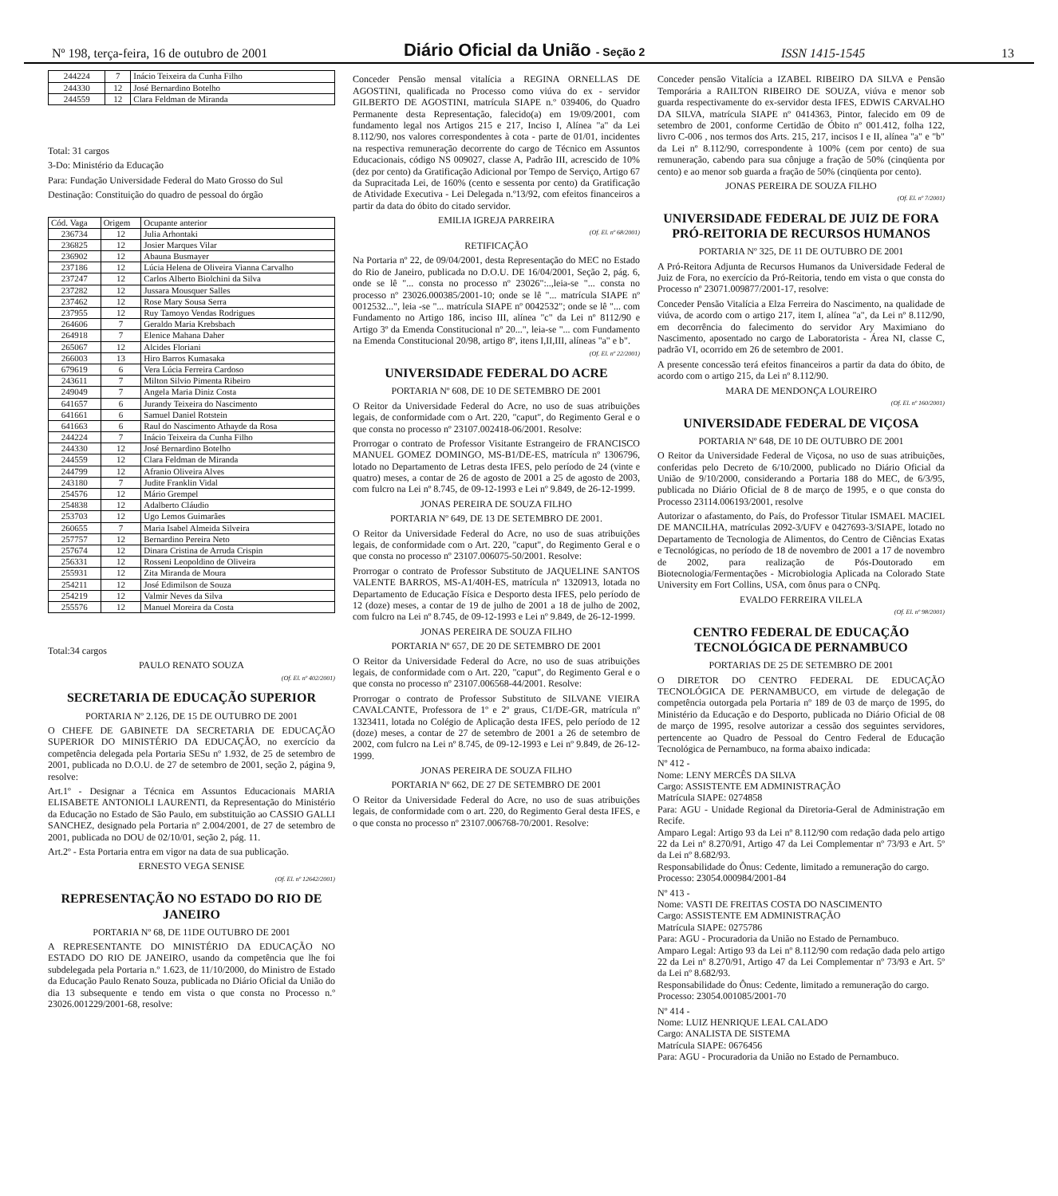Nº 198, terça-feira, 16 de outubro de 2001 Diário Oficial da União - Seção 2 ISSN 1415-1545 13
| 244224 | 7 | Inácio Teixeira da Cunha Filho |
| 244330 | 12 | José Bernardino Botelho |
| 244559 | 12 | Clara Feldman de Miranda |
Total: 31 cargos
3-Do: Ministério da Educação
Para: Fundação Universidade Federal do Mato Grosso do Sul
Destinação: Constituição do quadro de pessoal do órgão
| Cód. Vaga | Origem | Ocupante anterior |
| --- | --- | --- |
| 236734 | 12 | Julia Arhontaki |
| 236825 | 12 | Josier Marques Vilar |
| 236902 | 12 | Abauna Busmayer |
| 237186 | 12 | Lúcia Helena de Oliveira Vianna Carvalho |
| 237247 | 12 | Carlos Alberto Biolchini da Silva |
| 237282 | 12 | Jussara Mousquer Salles |
| 237462 | 12 | Rose Mary Sousa Serra |
| 237955 | 12 | Ruy Tamoyo Vendas Rodrigues |
| 264606 | 7 | Geraldo Maria Krebsbach |
| 264918 | 7 | Elenice Mahana Daher |
| 265067 | 12 | Alcides Floriani |
| 266003 | 13 | Hiro Barros Kumasaka |
| 679619 | 6 | Vera Lúcia Ferreira Cardoso |
| 243611 | 7 | Milton Silvio Pimenta Ribeiro |
| 249049 | 7 | Angela Maria Diniz Costa |
| 641657 | 6 | Jurandy Teixeira do Nascimento |
| 641661 | 6 | Samuel Daniel Rotstein |
| 641663 | 6 | Raul do Nascimento Athayde da Rosa |
| 244224 | 7 | Inácio Teixeira da Cunha Filho |
| 244330 | 12 | José Bernardino Botelho |
| 244559 | 12 | Clara Feldman de Miranda |
| 244799 | 12 | Afranio Oliveira Alves |
| 243180 | 7 | Judite Franklin Vidal |
| 254576 | 12 | Mário Grempel |
| 254838 | 12 | Adalberto Cláudio |
| 253703 | 12 | Ugo Lemos Guimarães |
| 260655 | 7 | Maria Isabel Almeida Silveira |
| 257757 | 12 | Bernardino Pereira Neto |
| 257674 | 12 | Dinara Cristina de Arruda Crispin |
| 256331 | 12 | Rosseni Leopoldino de Oliveira |
| 255931 | 12 | Zita Miranda de Moura |
| 254211 | 12 | José Edimilson de Souza |
| 254219 | 12 | Valmir Neves da Silva |
| 255576 | 12 | Manuel Moreira da Costa |
Total:34 cargos
PAULO RENATO SOUZA
(Of. El. nº 402/2001)
SECRETARIA DE EDUCAÇÃO SUPERIOR
PORTARIA Nº 2.126, DE 15 DE OUTUBRO DE 2001
O CHEFE DE GABINETE DA SECRETARIA DE EDUCAÇÃO SUPERIOR DO MINISTÉRIO DA EDUCAÇÃO, no exercício da competência delegada pela Portaria SESu nº 1.932, de 25 de setembro de 2001, publicada no D.O.U. de 27 de setembro de 2001, seção 2, página 9, resolve:
Art.1º - Designar a Técnica em Assuntos Educacionais MARIA ELISABETE ANTONIOLI LAURENTI, da Representação do Ministério da Educação no Estado de São Paulo, em substituição ao CASSIO GALLI SANCHEZ, designado pela Portaria nº 2.004/2001, de 27 de setembro de 2001, publicada no DOU de 02/10/01, seção 2, pág. 11.
Art.2º - Esta Portaria entra em vigor na data de sua publicação.
ERNESTO VEGA SENISE
(Of. El. nº 12642/2001)
REPRESENTAÇÃO NO ESTADO DO RIO DE JANEIRO
PORTARIA Nº 68, DE 11DE OUTUBRO DE 2001
A REPRESENTANTE DO MINISTÉRIO DA EDUCAÇÃO NO ESTADO DO RIO DE JANEIRO, usando da competência que lhe foi subdelegada pela Portaria n.º 1.623, de 11/10/2000, do Ministro de Estado da Educação Paulo Renato Souza, publicada no Diário Oficial da União do dia 13 subsequente e tendo em vista o que consta no Processo n.º 23026.001229/2001-68, resolve:
Conceder Pensão mensal vitalícia a REGINA ORNELLAS DE AGOSTINI, qualificada no Processo como viúva do ex - servidor GILBERTO DE AGOSTINI, matrícula SIAPE n.º 039406, do Quadro Permanente desta Representação, falecido(a) em 19/09/2001, com fundamento legal nos Artigos 215 e 217, Inciso I, Alínea "a" da Lei 8.112/90, nos valores correspondentes à cota - parte de 01/01, incidentes na respectiva remuneração decorrente do cargo de Técnico em Assuntos Educacionais, código NS 009027, classe A, Padrão III, acrescido de 10% (dez por cento) da Gratificação Adicional por Tempo de Serviço, Artigo 67 da Supracitada Lei, de 160% (cento e sessenta por cento) da Gratificação de Atividade Executiva - Lei Delegada n.º13/92, com efeitos financeiros a partir da data do óbito do citado servidor.
EMILIA IGREJA PARREIRA
(Of. El. nº 68/2001)
RETIFICAÇÃO
Na Portaria nº 22, de 09/04/2001, desta Representação do MEC no Estado do Rio de Janeiro, publicada no D.O.U. DE 16/04/2001, Seção 2, pág. 6, onde se lê "... consta no processo nº 23026":..,leia-se "... consta no processo nº 23026.000385/2001-10; onde se lê "... matrícula SIAPE nº 0012532...", leia -se "... matrícula SIAPE nº 0042532"; onde se lê "... com Fundamento no Artigo 186, inciso III, alínea "c" da Lei nº 8112/90 e Artigo 3º da Emenda Constitucional nº 20...", leia-se "... com Fundamento na Emenda Constitucional 20/98, artigo 8º, itens I,II,III, alíneas "a" e b".
(Of. El. nº 22/2001)
UNIVERSIDADE FEDERAL DO ACRE
PORTARIA Nº 608, DE 10 DE SETEMBRO DE 2001
O Reitor da Universidade Federal do Acre, no uso de suas atribuições legais, de conformidade com o Art. 220, "caput", do Regimento Geral e o que consta no processo nº 23107.002418-06/2001. Resolve:
Prorrogar o contrato de Professor Visitante Estrangeiro de FRANCISCO MANUEL GOMEZ DOMINGO, MS-B1/DE-ES, matrícula nº 1306796, lotado no Departamento de Letras desta IFES, pelo período de 24 (vinte e quatro) meses, a contar de 26 de agosto de 2001 a 25 de agosto de 2003, com fulcro na Lei nº 8.745, de 09-12-1993 e Lei nº 9.849, de 26-12-1999.
JONAS PEREIRA DE SOUZA FILHO
PORTARIA Nº 649, DE 13 DE SETEMBRO DE 2001.
O Reitor da Universidade Federal do Acre, no uso de suas atribuições legais, de conformidade com o Art. 220, "caput", do Regimento Geral e o que consta no processo nº 23107.006075-50/2001. Resolve:
Prorrogar o contrato de Professor Substituto de JAQUELINE SANTOS VALENTE BARROS, MS-A1/40H-ES, matrícula nº 1320913, lotada no Departamento de Educação Física e Desporto desta IFES, pelo período de 12 (doze) meses, a contar de 19 de julho de 2001 a 18 de julho de 2002, com fulcro na Lei nº 8.745, de 09-12-1993 e Lei nº 9.849, de 26-12-1999.
JONAS PEREIRA DE SOUZA FILHO
PORTARIA Nº 657, DE 20 DE SETEMBRO DE 2001
O Reitor da Universidade Federal do Acre, no uso de suas atribuições legais, de conformidade com o Art. 220, "caput", do Regimento Geral e o que consta no processo nº 23107.006568-44/2001. Resolve:
Prorrogar o contrato de Professor Substituto de SILVANE VIEIRA CAVALCANTE, Professora de 1º e 2º graus, C1/DE-GR, matrícula nº 1323411, lotada no Colégio de Aplicação desta IFES, pelo período de 12 (doze) meses, a contar de 27 de setembro de 2001 a 26 de setembro de 2002, com fulcro na Lei nº 8.745, de 09-12-1993 e Lei nº 9.849, de 26-12-1999.
JONAS PEREIRA DE SOUZA FILHO
PORTARIA Nº 662, DE 27 DE SETEMBRO DE 2001
O Reitor da Universidade Federal do Acre, no uso de suas atribuições legais, de conformidade com o art. 220, do Regimento Geral desta IFES, e o que consta no processo nº 23107.006768-70/2001. Resolve:
Conceder pensão Vitalícia a IZABEL RIBEIRO DA SILVA e Pensão Temporária a RAILTON RIBEIRO DE SOUZA, viúva e menor sob guarda respectivamente do ex-servidor desta IFES, EDWIS CARVALHO DA SILVA, matrícula SIAPE nº 0414363, Pintor, falecido em 09 de setembro de 2001, conforme Certidão de Óbito nº 001.412, folha 122, livro C-006 , nos termos dos Arts. 215, 217, incisos I e II, alínea "a" e "b" da Lei nº 8.112/90, correspondente à 100% (cem por cento) de sua remuneração, cabendo para sua cônjuge a fração de 50% (cinqüenta por cento) e ao menor sob guarda a fração de 50% (cinqüenta por cento).
JONAS PEREIRA DE SOUZA FILHO
(Of. El. nº 7/2001)
UNIVERSIDADE FEDERAL DE JUIZ DE FORA
PRÓ-REITORIA DE RECURSOS HUMANOS
PORTARIA Nº 325, DE 11 DE OUTUBRO DE 2001
A Pró-Reitora Adjunta de Recursos Humanos da Universidade Federal de Juiz de Fora, no exercício da Pró-Reitoria, tendo em vista o que consta do Processo nº 23071.009877/2001-17, resolve:
Conceder Pensão Vitalícia a Elza Ferreira do Nascimento, na qualidade de viúva, de acordo com o artigo 217, item I, alínea "a", da Lei nº 8.112/90, em decorrência do falecimento do servidor Ary Maximiano do Nascimento, aposentado no cargo de Laboratorista - Área NI, classe C, padrão VI, ocorrido em 26 de setembro de 2001.
A presente concessão terá efeitos financeiros a partir da data do óbito, de acordo com o artigo 215, da Lei nº 8.112/90.
MARA DE MENDONÇA LOUREIRO
(Of. El. nº 160/2001)
UNIVERSIDADE FEDERAL DE VIÇOSA
PORTARIA Nº 648, DE 10 DE OUTUBRO DE 2001
O Reitor da Universidade Federal de Viçosa, no uso de suas atribuições, conferidas pelo Decreto de 6/10/2000, publicado no Diário Oficial da União de 9/10/2000, considerando a Portaria 188 do MEC, de 6/3/95, publicada no Diário Oficial de 8 de março de 1995, e o que consta do Processo 23114.006193/2001, resolve
Autorizar o afastamento, do País, do Professor Titular ISMAEL MACIEL DE MANCILHA, matrículas 2092-3/UFV e 0427693-3/SIAPE, lotado no Departamento de Tecnologia de Alimentos, do Centro de Ciências Exatas e Tecnológicas, no período de 18 de novembro de 2001 a 17 de novembro de 2002, para realização de Pós-Doutorado em Biotecnologia/Fermentações - Microbiologia Aplicada na Colorado State University em Fort Collins, USA, com ônus para o CNPq.
EVALDO FERREIRA VILELA
(Of. El. nº 98/2001)
CENTRO FEDERAL DE EDUCAÇÃO TECNOLÓGICA DE PERNAMBUCO
PORTARIAS DE 25 DE SETEMBRO DE 2001
O DIRETOR DO CENTRO FEDERAL DE EDUCAÇÃO TECNOLÓGICA DE PERNAMBUCO, em virtude de delegação de competência outorgada pela Portaria nº 189 de 03 de março de 1995, do Ministério da Educação e do Desporto, publicada no Diário Oficial de 08 de março de 1995, resolve autorizar a cessão dos seguintes servidores, pertencente ao Quadro de Pessoal do Centro Federal de Educação Tecnológica de Pernambuco, na forma abaixo indicada:
Nº 412 -
Nome: LENY MERCÊS DA SILVA
Cargo: ASSISTENTE EM ADMINISTRAÇÃO
Matrícula SIAPE: 0274858
Para: AGU - Unidade Regional da Diretoria-Geral de Administração em Recife.
Amparo Legal: Artigo 93 da Lei nº 8.112/90 com redação dada pelo artigo 22 da Lei nº 8.270/91, Artigo 47 da Lei Complementar nº 73/93 e Art. 5º da Lei nº 8.682/93.
Responsabilidade do Ônus: Cedente, limitado a remuneração do cargo.
Processo: 23054.000984/2001-84
Nº 413 -
Nome: VASTI DE FREITAS COSTA DO NASCIMENTO
Cargo: ASSISTENTE EM ADMINISTRAÇÃO
Matrícula SIAPE: 0275786
Para: AGU - Procuradoria da União no Estado de Pernambuco.
Amparo Legal: Artigo 93 da Lei nº 8.112/90 com redação dada pelo artigo 22 da Lei nº 8.270/91, Artigo 47 da Lei Complementar nº 73/93 e Art. 5º da Lei nº 8.682/93.
Responsabilidade do Ônus: Cedente, limitado a remuneração do cargo.
Processo: 23054.001085/2001-70
Nº 414 -
Nome: LUIZ HENRIQUE LEAL CALADO
Cargo: ANALISTA DE SISTEMA
Matrícula SIAPE: 0676456
Para: AGU - Procuradoria da União no Estado de Pernambuco.